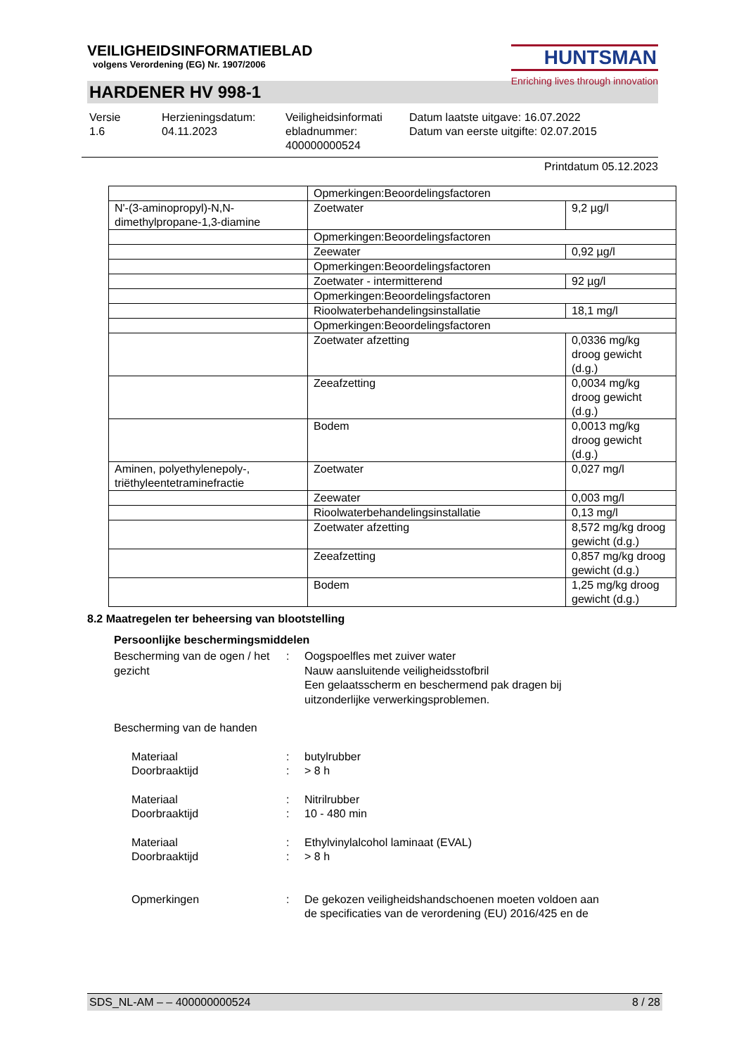VEILIGHEIDSINFORMATIEBLAD
volgens Verordening (EG) Nr. 1907/2006
HUNTSMAN
Enriching lives through innovation
HARDENER HV 998-1
Versie
1.6
Herzieningsdatum:
04.11.2023
Veiligheidsinformati
ebladnummer:
400000000524
Datum laatste uitgave: 16.07.2022
Datum van eerste uitgifte: 02.07.2015
Printdatum 05.12.2023
| | Opmerkingen:Beoordelingsfactoren | |
| N'-(3-aminopropyl)-N,N-dimethylpropane-1,3-diamine | Zoetwater | 9,2 µg/l |
| | Opmerkingen:Beoordelingsfactoren | |
| | Zeewater | 0,92 µg/l |
| | Opmerkingen:Beoordelingsfactoren | |
| | Zoetwater - intermitterend | 92 µg/l |
| | Opmerkingen:Beoordelingsfactoren | |
| | Rioolwaterbehandelingsinstallatie | 18,1 mg/l |
| | Opmerkingen:Beoordelingsfactoren | |
| | Zoetwater afzetting | 0,0336 mg/kg droog gewicht (d.g.) |
| | Zeeafzetting | 0,0034 mg/kg droog gewicht (d.g.) |
| | Bodem | 0,0013 mg/kg droog gewicht (d.g.) |
| Aminen, polyethylenepoly-, triëthyleentetraminefractie | Zoetwater | 0,027 mg/l |
| | Zeewater | 0,003 mg/l |
| | Rioolwaterbehandelingsinstallatie | 0,13 mg/l |
| | Zoetwater afzetting | 8,572 mg/kg droog gewicht (d.g.) |
| | Zeeafzetting | 0,857 mg/kg droog gewicht (d.g.) |
| | Bodem | 1,25 mg/kg droog gewicht (d.g.) |
8.2 Maatregelen ter beheersing van blootstelling
Persoonlijke beschermingsmiddelen
Bescherming van de ogen / het gezicht
: Oogspoelfles met zuiver water
Nauw aansluitende veiligheidsstofbril
Een gelaatsscherm en beschermend pak dragen bij uitzonderlijke verwerkingsproblemen.
Bescherming van de handen
Materiaal
Doorbraaktijd
:
:
butylrubber
> 8 h
Materiaal
Doorbraaktijd
:
:
Nitrilrubber
10 - 480 min
Materiaal
Doorbraaktijd
:
:
Ethylvinylalcohol laminaat (EVAL)
> 8 h
Opmerkingen : De gekozen veiligheidshandschoenen moeten voldoen aan de specificaties van de verordening (EU) 2016/425 en de
SDS_NL-AM – – 400000000524 8 / 28